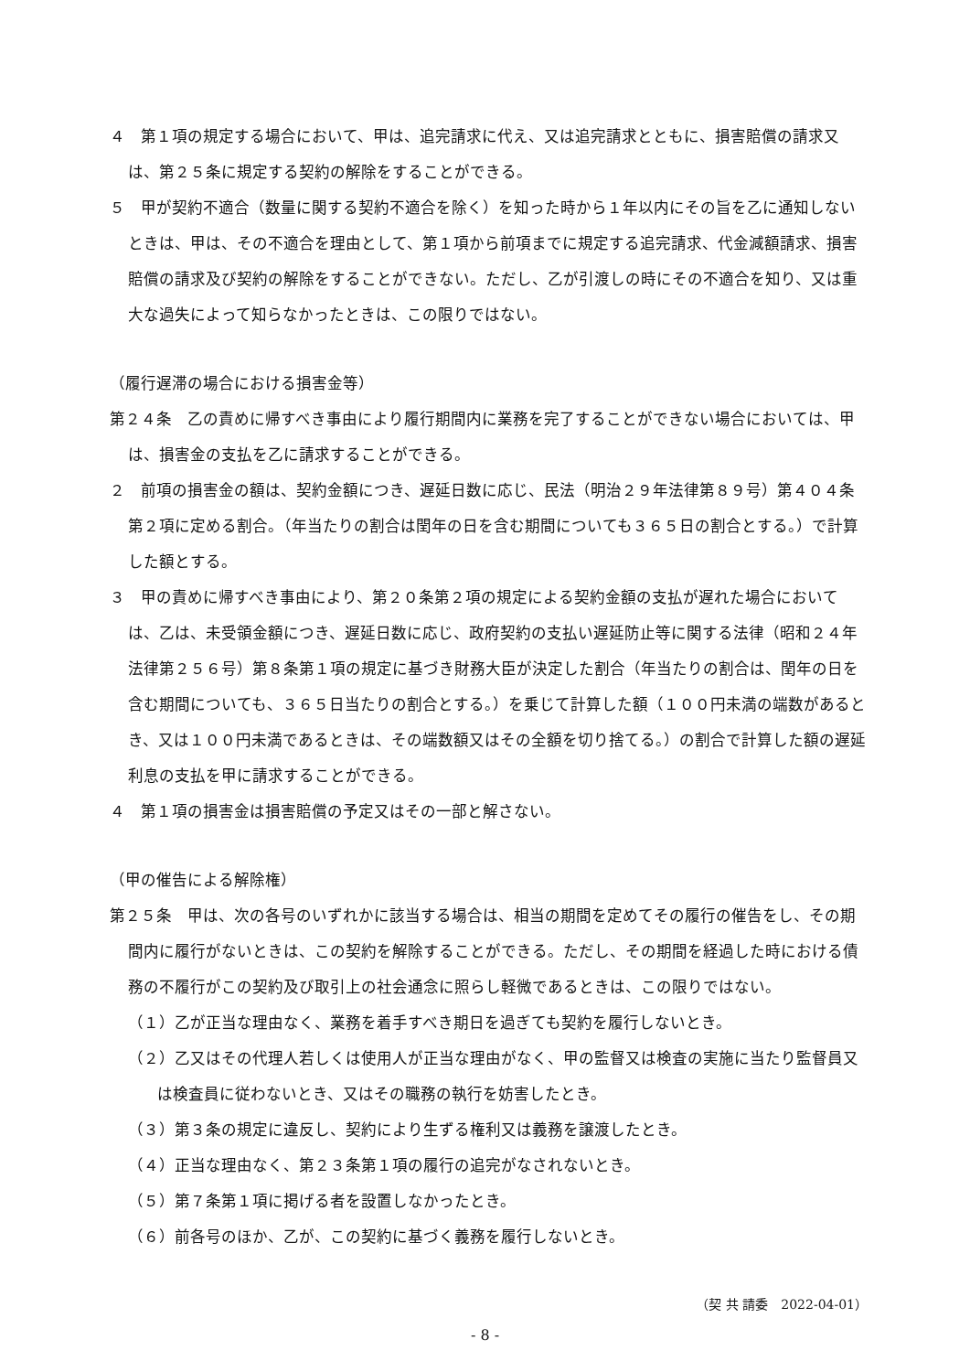４　第１項の規定する場合において、甲は、追完請求に代え、又は追完請求とともに、損害賠償の請求又は、第２５条に規定する契約の解除をすることができる。
５　甲が契約不適合（数量に関する契約不適合を除く）を知った時から１年以内にその旨を乙に通知しないときは、甲は、その不適合を理由として、第１項から前項までに規定する追完請求、代金減額請求、損害賠償の請求及び契約の解除をすることができない。ただし、乙が引渡しの時にその不適合を知り、又は重大な過失によって知らなかったときは、この限りではない。
（履行遅滞の場合における損害金等）
第２４条　乙の責めに帰すべき事由により履行期間内に業務を完了することができない場合においては、甲は、損害金の支払を乙に請求することができる。
２　前項の損害金の額は、契約金額につき、遅延日数に応じ、民法（明治２９年法律第８９号）第４０４条第２項に定める割合。（年当たりの割合は閏年の日を含む期間についても３６５日の割合とする。）で計算した額とする。
３　甲の責めに帰すべき事由により、第２０条第２項の規定による契約金額の支払が遅れた場合においては、乙は、未受領金額につき、遅延日数に応じ、政府契約の支払い遅延防止等に関する法律（昭和２４年法律第２５６号）第８条第１項の規定に基づき財務大臣が決定した割合（年当たりの割合は、閏年の日を含む期間についても、３６５日当たりの割合とする。）を乗じて計算した額（１００円未満の端数があるとき、又は１００円未満であるときは、その端数額又はその全額を切り捨てる。）の割合で計算した額の遅延利息の支払を甲に請求することができる。
４　第１項の損害金は損害賠償の予定又はその一部と解さない。
（甲の催告による解除権）
第２５条　甲は、次の各号のいずれかに該当する場合は、相当の期間を定めてその履行の催告をし、その期間内に履行がないときは、この契約を解除することができる。ただし、その期間を経過した時における債務の不履行がこの契約及び取引上の社会通念に照らし軽微であるときは、この限りではない。
（１）乙が正当な理由なく、業務を着手すべき期日を過ぎても契約を履行しないとき。
（２）乙又はその代理人若しくは使用人が正当な理由がなく、甲の監督又は検査の実施に当たり監督員又は検査員に従わないとき、又はその職務の執行を妨害したとき。
（３）第３条の規定に違反し、契約により生ずる権利又は義務を譲渡したとき。
（４）正当な理由なく、第２３条第１項の履行の追完がなされないとき。
（５）第７条第１項に掲げる者を設置しなかったとき。
（６）前各号のほか、乙が、この契約に基づく義務を履行しないとき。
（契 共 請委　2022-04-01）
- 8 -